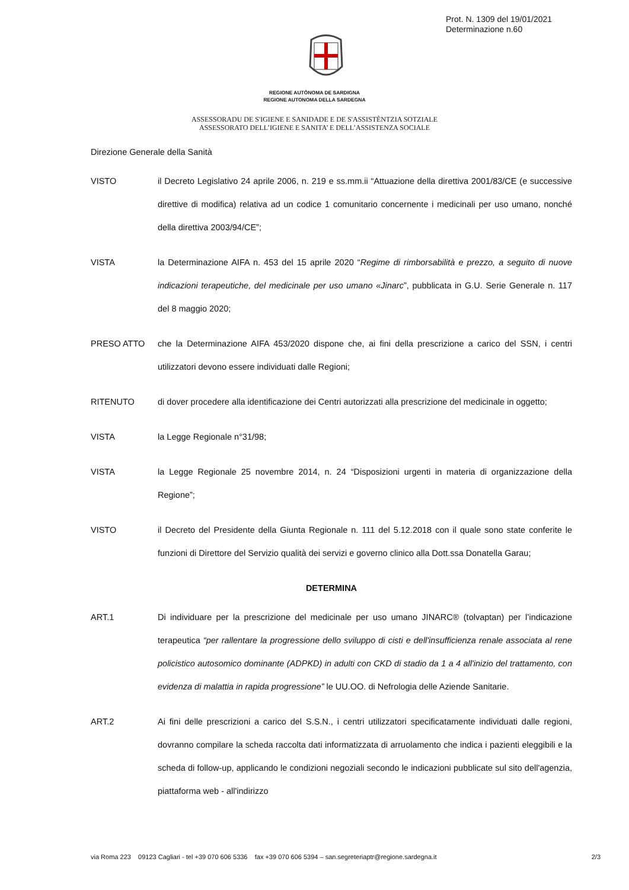Prot. N. 1309 del 19/01/2021
Determinazione n.60
REGIONE AUTÒNOMA DE SARDIGNA
REGIONE AUTONOMA DELLA SARDEGNA
ASSESSORADU DE S'IGIENE E SANIDADE E DE S'ASSISTÈNTZIA SOTZIALE
ASSESSORATO DELL’IGIENE E SANITA’ E DELL’ASSISTENZA SOCIALE
Direzione Generale della Sanità
VISTO il Decreto Legislativo 24 aprile 2006, n. 219 e ss.mm.ii “Attuazione della direttiva 2001/83/CE (e successive direttive di modifica) relativa ad un codice 1 comunitario concernente i medicinali per uso umano, nonché della direttiva 2003/94/CE”;
VISTA la Determinazione AIFA n. 453 del 15 aprile 2020 “Regime di rimborsabilità e prezzo, a seguito di nuove indicazioni terapeutiche, del medicinale per uso umano «Jinarc”, pubblicata in G.U. Serie Generale n. 117 del 8 maggio 2020;
PRESO ATTO che la Determinazione AIFA 453/2020 dispone che, ai fini della prescrizione a carico del SSN, i centri utilizzatori devono essere individuati dalle Regioni;
RITENUTO di dover procedere alla identificazione dei Centri autorizzati alla prescrizione del medicinale in oggetto;
VISTA la Legge Regionale n°31/98;
VISTA la Legge Regionale 25 novembre 2014, n. 24 “Disposizioni urgenti in materia di organizzazione della Regione”;
VISTO il Decreto del Presidente della Giunta Regionale n. 111 del 5.12.2018 con il quale sono state conferite le funzioni di Direttore del Servizio qualità dei servizi e governo clinico alla Dott.ssa Donatella Garau;
DETERMINA
ART.1 Di individuare per la prescrizione del medicinale per uso umano JINARC® (tolvaptan) per l’indicazione terapeutica “per rallentare la progressione dello sviluppo di cisti e dell'insufficienza renale associata al rene policistico autosomico dominante (ADPKD) in adulti con CKD di stadio da 1 a 4 all'inizio del trattamento, con evidenza di malattia in rapida progressione” le UU.OO. di Nefrologia delle Aziende Sanitarie.
ART.2 Ai fini delle prescrizioni a carico del S.S.N., i centri utilizzatori specificatamente individuati dalle regioni, dovranno compilare la scheda raccolta dati informatizzata di arruolamento che indica i pazienti eleggibili e la scheda di follow-up, applicando le condizioni negoziali secondo le indicazioni pubblicate sul sito dell'agenzia, piattaforma web - all'indirizzo
via Roma 223 09123 Cagliari - tel +39 070 606 5336 fax +39 070 606 5394 – san.segreteriaptr@regione.sardegna.it 2/3